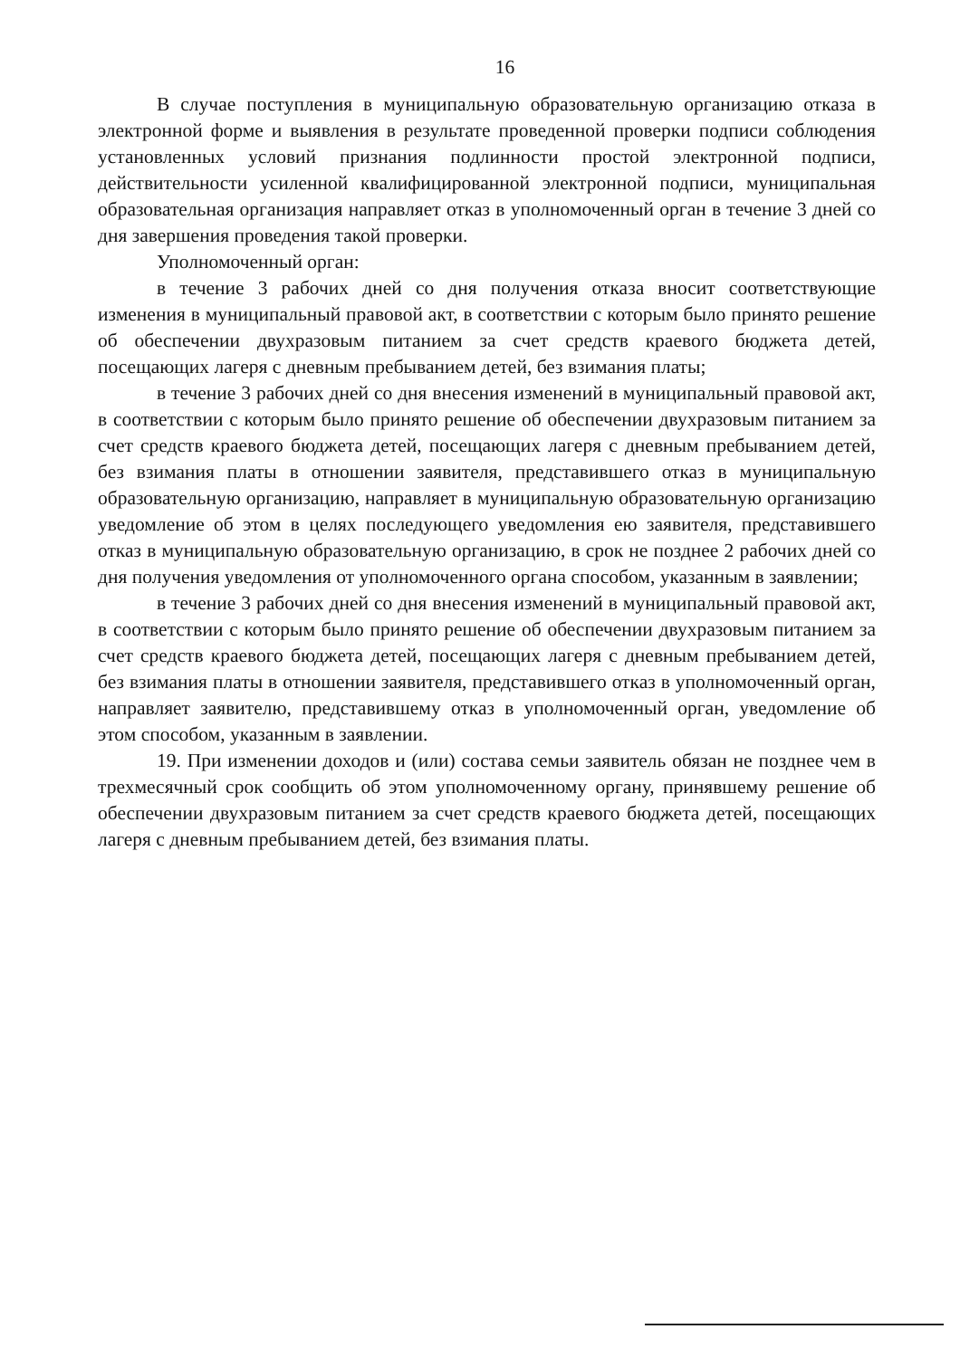16
В случае поступления в муниципальную образовательную организацию отказа в электронной форме и выявления в результате проведенной проверки подписи соблюдения установленных условий признания подлинности простой электронной подписи, действительности усиленной квалифицированной электронной подписи, муниципальная образовательная организация направляет отказ в уполномоченный орган в течение 3 дней со дня завершения проведения такой проверки.
Уполномоченный орган:
в течение 3 рабочих дней со дня получения отказа вносит соответствующие изменения в муниципальный правовой акт, в соответствии с которым было принято решение об обеспечении двухразовым питанием за счет средств краевого бюджета детей, посещающих лагеря с дневным пребыванием детей, без взимания платы;
в течение 3 рабочих дней со дня внесения изменений в муниципальный правовой акт, в соответствии с которым было принято решение об обеспечении двухразовым питанием за счет средств краевого бюджета детей, посещающих лагеря с дневным пребыванием детей, без взимания платы в отношении заявителя, представившего отказ в муниципальную образовательную организацию, направляет в муниципальную образовательную организацию уведомление об этом в целях последующего уведомления ею заявителя, представившего отказ в муниципальную образовательную организацию, в срок не позднее 2 рабочих дней со дня получения уведомления от уполномоченного органа способом, указанным в заявлении;
в течение 3 рабочих дней со дня внесения изменений в муниципальный правовой акт, в соответствии с которым было принято решение об обеспечении двухразовым питанием за счет средств краевого бюджета детей, посещающих лагеря с дневным пребыванием детей, без взимания платы в отношении заявителя, представившего отказ в уполномоченный орган, направляет заявителю, представившему отказ в уполномоченный орган, уведомление об этом способом, указанным в заявлении.
19. При изменении доходов и (или) состава семьи заявитель обязан не позднее чем в трехмесячный срок сообщить об этом уполномоченному органу, принявшему решение об обеспечении двухразовым питанием за счет средств краевого бюджета детей, посещающих лагеря с дневным пребыванием детей, без взимания платы.